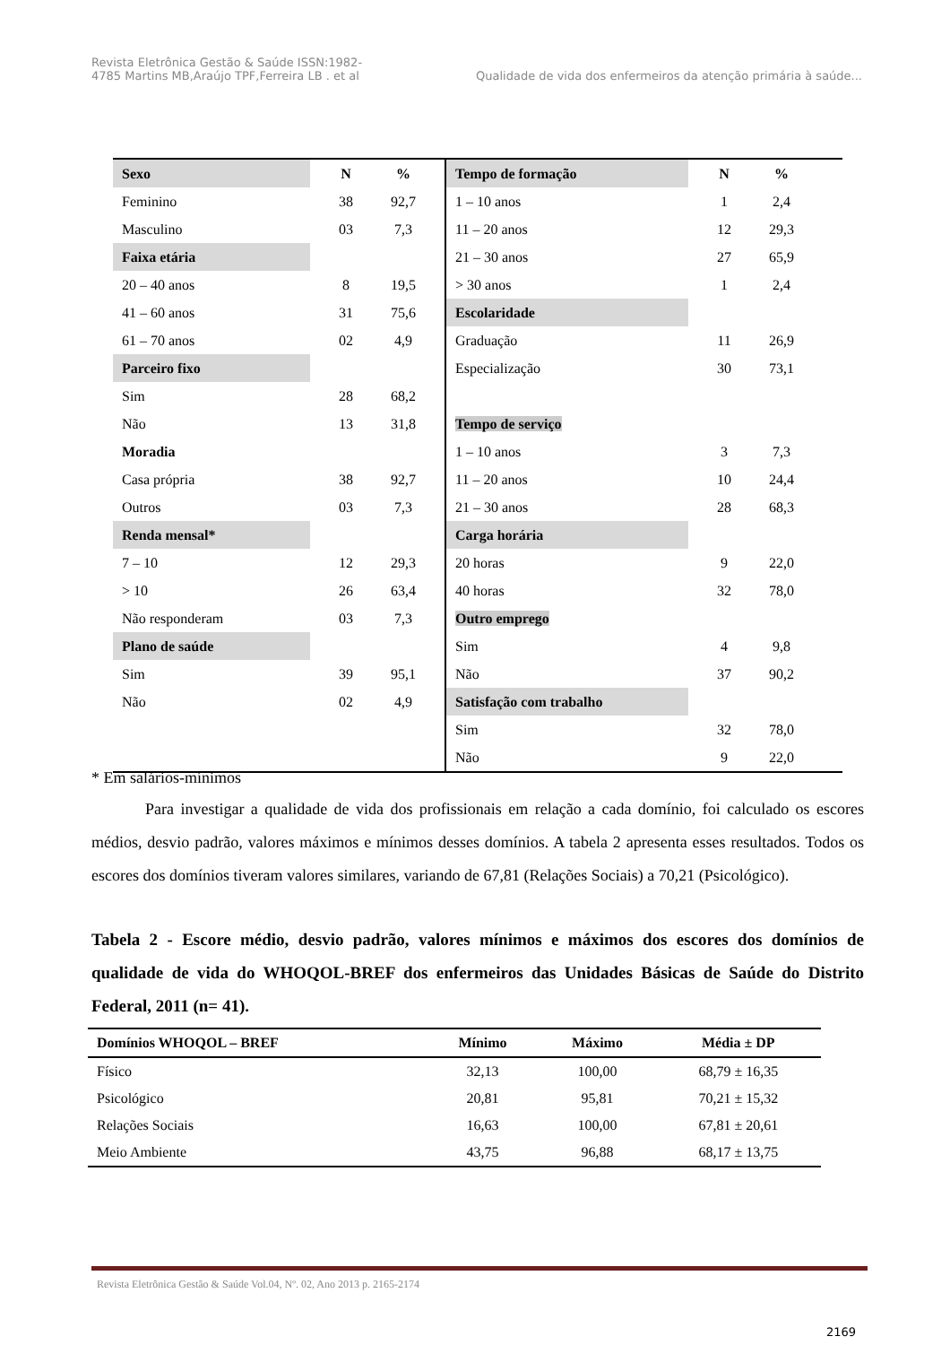Revista Eletrônica Gestão & Saúde ISSN:1982-
4785 Martins MB,Araújo TPF,Ferreira LB . et al
Qualidade de vida dos enfermeiros da atenção primária à saúde...
| Sexo | N | % |
| Feminino | 38 | 92,7 |
| Masculino | 03 | 7,3 |
| Faixa etária | | |
| 20 – 40 anos | 8 | 19,5 |
| 41 – 60 anos | 31 | 75,6 |
| 61 – 70 anos | 02 | 4,9 |
| Parceiro fixo | | |
| Sim | 28 | 68,2 |
| Não | 13 | 31,8 |
| Moradia | | |
| Casa própria | 38 | 92,7 |
| Outros | 03 | 7,3 |
| Renda mensal* | | |
| 7 – 10 | 12 | 29,3 |
| > 10 | 26 | 63,4 |
| Não responderam | 03 | 7,3 |
| Plano de saúde | | |
| Sim | 39 | 95,1 |
| Não | 02 | 4,9 |
| Tempo de formação | N | % |
| 1 – 10 anos | 1 | 2,4 |
| 11 – 20 anos | 12 | 29,3 |
| 21 – 30 anos | 27 | 65,9 |
| > 30 anos | 1 | 2,4 |
| Escolaridade | | |
| Graduação | 11 | 26,9 |
| Especialização | 30 | 73,1 |
| Tempo de serviço | | |
| 1 – 10 anos | 3 | 7,3 |
| 11 – 20 anos | 10 | 24,4 |
| 21 – 30 anos | 28 | 68,3 |
| Carga horária | | |
| 20 horas | 9 | 22,0 |
| 40 horas | 32 | 78,0 |
| Outro emprego | | |
| Sim | 4 | 9,8 |
| Não | 37 | 90,2 |
| Satisfação com trabalho | | |
| Sim | 32 | 78,0 |
| Não | 9 | 22,0 |
* Em salários-mínimos
Para investigar a qualidade de vida dos profissionais em relação a cada domínio, foi calculado os escores médios, desvio padrão, valores máximos e mínimos desses domínios. A tabela 2 apresenta esses resultados. Todos os escores dos domínios tiveram valores similares, variando de 67,81 (Relações Sociais) a 70,21 (Psicológico).
Tabela 2 - Escore médio, desvio padrão, valores mínimos e máximos dos escores dos domínios de qualidade de vida do WHOQOL-BREF dos enfermeiros das Unidades Básicas de Saúde do Distrito Federal, 2011 (n= 41).
| Domínios WHOQOL – BREF | Mínimo | Máximo | Média ± DP |
| --- | --- | --- | --- |
| Físico | 32,13 | 100,00 | 68,79 ± 16,35 |
| Psicológico | 20,81 | 95,81 | 70,21 ± 15,32 |
| Relações Sociais | 16,63 | 100,00 | 67,81 ± 20,61 |
| Meio Ambiente | 43,75 | 96,88 | 68,17 ± 13,75 |
Revista Eletrônica Gestão & Saúde Vol.04, Nº. 02, Ano 2013 p. 2165-2174
2169